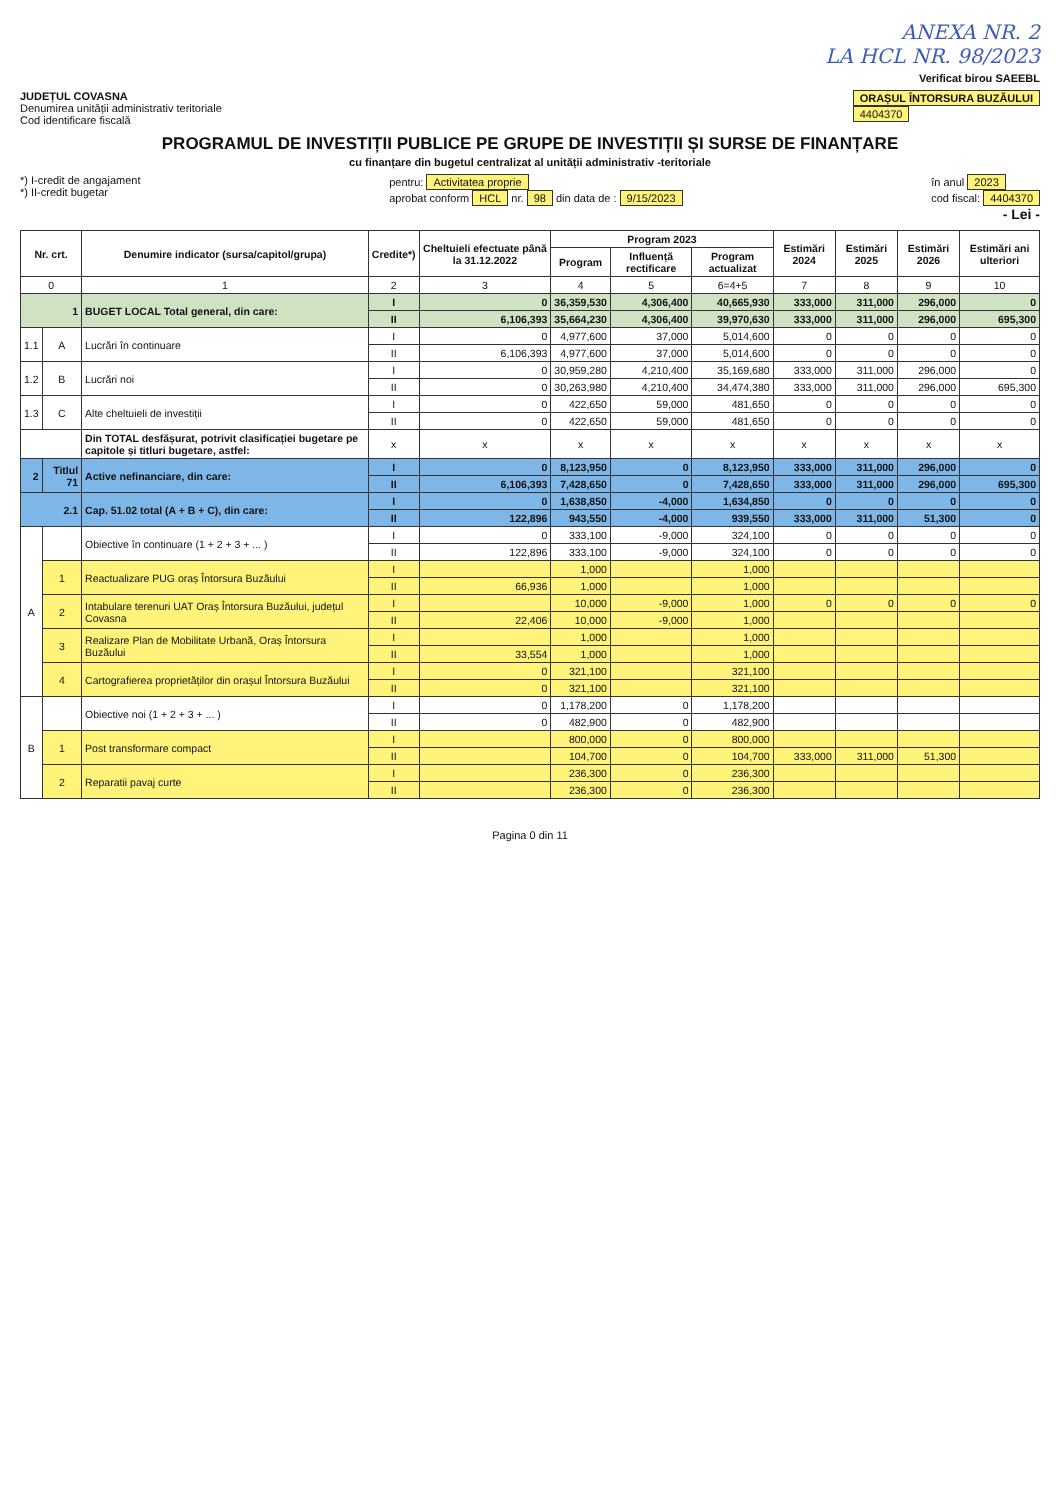ANEXA NR. 2
LA HCL NR. 98/2023
Verificat birou SAEEBL
JUDEȚUL COVASNA
Denumirea unității administrativ teritoriale
Cod identificare fiscală
ORAȘUL ÎNTORSURA BUZĂULUI
4404370
PROGRAMUL DE INVESTIȚII PUBLICE PE GRUPE DE INVESTIȚII ȘI SURSE DE FINANȚARE
cu finanțare din bugetul centralizat al unității administrativ -teritoriale
*) I-credit de angajament
*) II-credit bugetar
pentru: Activitatea proprie
aprobat conform HCL nr. 98 din data de : 9/15/2023
în anul 2023
cod fiscal: 4404370
- Lei -
| Nr. crt. | | Denumire indicator (sursa/capitol/grupa) | Credite*) | Cheltuieli efectuate până la 31.12.2022 | Program 2023 | | | Estimări 2024 | Estimări 2025 | Estimări 2026 | Estimări ani ulteriori |
| --- | --- | --- | --- | --- | --- | --- | --- | --- | --- | --- | --- |
| | | | | | Program | Influență rectificare | Program actualizat | | | | |
| 0 | | 1 | 2 | 3 | 4 | 5 | 6=4+5 | 7 | 8 | 9 | 10 |
| 1 | | BUGET LOCAL Total general, din care: | I | 0 | 36,359,530 | 4,306,400 | 40,665,930 | 333,000 | 311,000 | 296,000 | 0 |
| | | | II | 6,106,393 | 35,664,230 | 4,306,400 | 39,970,630 | 333,000 | 311,000 | 296,000 | 695,300 |
| 1.1 | A | Lucrări în continuare | I | 0 | 4,977,600 | 37,000 | 5,014,600 | 0 | 0 | 0 | 0 |
| | | | II | 6,106,393 | 4,977,600 | 37,000 | 5,014,600 | 0 | 0 | 0 | 0 |
| 1.2 | B | Lucrări noi | I | 0 | 30,959,280 | 4,210,400 | 35,169,680 | 333,000 | 311,000 | 296,000 | 0 |
| | | | II | 0 | 30,263,980 | 4,210,400 | 34,474,380 | 333,000 | 311,000 | 296,000 | 695,300 |
| 1.3 | C | Alte cheltuieli de investiții | I | 0 | 422,650 | 59,000 | 481,650 | 0 | 0 | 0 | 0 |
| | | | II | 0 | 422,650 | 59,000 | 481,650 | 0 | 0 | 0 | 0 |
| | | Din TOTAL desfășurat, potrivit clasificației bugetare pe capitole și titluri bugetare, astfel: | x | x | x | x | x | x | x | x | x |
| 2 | Titlul 71 | Active nefinanciare, din care: | I | 0 | 8,123,950 | 0 | 8,123,950 | 333,000 | 311,000 | 296,000 | 0 |
| | | | II | 6,106,393 | 7,428,650 | 0 | 7,428,650 | 333,000 | 311,000 | 296,000 | 695,300 |
| 2.1 | | Cap. 51.02 total (A + B + C), din care: | I | 0 | 1,638,850 | -4,000 | 1,634,850 | 0 | 0 | 0 | 0 |
| | | | II | 122,896 | 943,550 | -4,000 | 939,550 | 333,000 | 311,000 | 51,300 | 0 |
| A | | Obiective în continuare (1 + 2 + 3 + ... ) | I | 0 | 333,100 | -9,000 | 324,100 | 0 | 0 | 0 | 0 |
| | | | II | 122,896 | 333,100 | -9,000 | 324,100 | 0 | 0 | 0 | 0 |
| | 1 | Reactualizare PUG oraș Întorsura Buzăului | I | | 1,000 | | 1,000 | | | | |
| | | | II | 66,936 | 1,000 | | 1,000 | | | | |
| | 2 | Intabulare terenuri UAT Oraș Întorsura Buzăului, județul Covasna | I | | 10,000 | -9,000 | 1,000 | 0 | 0 | 0 | 0 |
| | | | II | 22,406 | 10,000 | -9,000 | 1,000 | | | | |
| | 3 | Realizare Plan de Mobilitate Urbană, Oraș Întorsura Buzăului | I | | 1,000 | | 1,000 | | | | |
| | | | II | 33,554 | 1,000 | | 1,000 | | | | |
| | 4 | Cartografierea proprietăților din orașul Întorsura Buzăului | I | 0 | 321,100 | | 321,100 | | | | |
| | | | II | 0 | 321,100 | | 321,100 | | | | |
| B | | Obiective noi (1 + 2 + 3 + ... ) | I | 0 | 1,178,200 | 0 | 1,178,200 | | | | |
| | | | II | 0 | 482,900 | 0 | 482,900 | | | | |
| | 1 | Post transformare compact | I | | 800,000 | 0 | 800,000 | | | | |
| | | | II | | 104,700 | 0 | 104,700 | 333,000 | 311,000 | 51,300 | |
| | 2 | Reparatii pavaj curte | I | | 236,300 | 0 | 236,300 | | | | |
| | | | II | | 236,300 | 0 | 236,300 | | | | |
Pagina 0 din 11